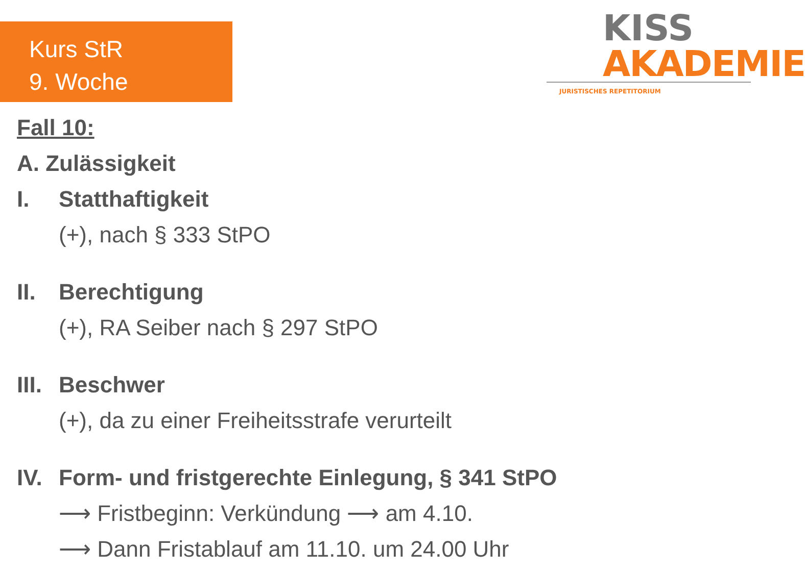Kurs StR
9. Woche
KISS
AKADEMIE
JURISTISCHES REPETITORIUM
Fall 10:
A. Zulässigkeit
I. Statthaftigkeit
(+), nach § 333 StPO
II. Berechtigung
(+), RA Seiber nach § 297 StPO
III. Beschwer
(+), da zu einer Freiheitsstrafe verurteilt
IV. Form- und fristgerechte Einlegung, § 341 StPO
⟶ Fristbeginn: Verkündung ⟶ am 4.10.
⟶ Dann Fristablauf am 11.10. um 24.00 Uhr